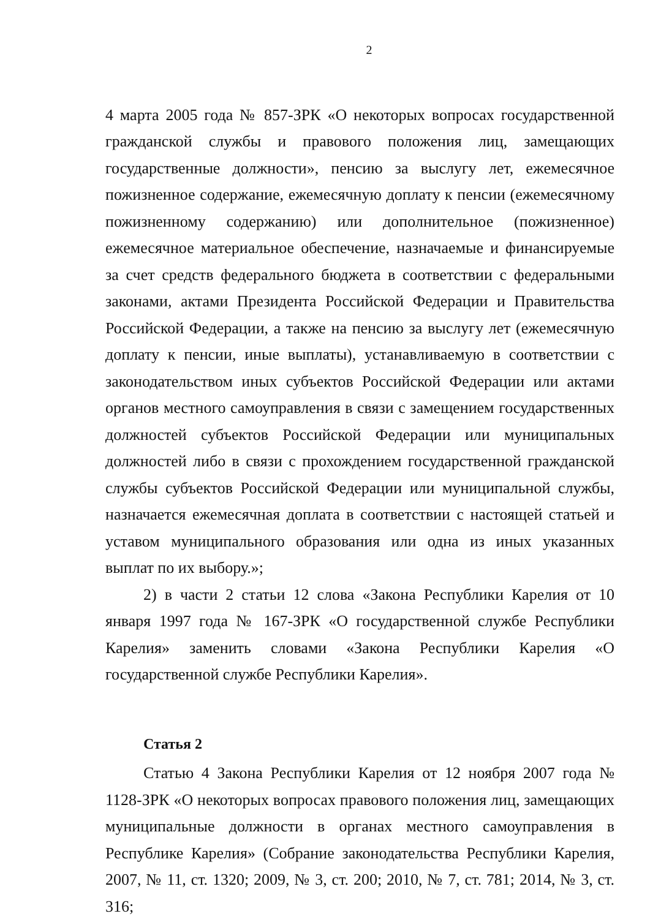2
4 марта 2005 года № 857-ЗРК «О некоторых вопросах государственной гражданской службы и правового положения лиц, замещающих государственные должности», пенсию за выслугу лет, ежемесячное пожизненное содержание, ежемесячную доплату к пенсии (ежемесячному пожизненному содержанию) или дополнительное (пожизненное) ежемесячное материальное обеспечение, назначаемые и финансируемые за счет средств федерального бюджета в соответствии с федеральными законами, актами Президента Российской Федерации и Правительства Российской Федерации, а также на пенсию за выслугу лет (ежемесячную доплату к пенсии, иные выплаты), устанавливаемую в соответствии с законодательством иных субъектов Российской Федерации или актами органов местного самоуправления в связи с замещением государственных должностей субъектов Российской Федерации или муниципальных должностей либо в связи с прохождением государственной гражданской службы субъектов Российской Федерации или муниципальной службы, назначается ежемесячная доплата в соответствии с настоящей статьей и уставом муниципального образования или одна из иных указанных выплат по их выбору.»;
2) в части 2 статьи 12 слова «Закона Республики Карелия от 10 января 1997 года № 167-ЗРК «О государственной службе Республики Карелия» заменить словами «Закона Республики Карелия «О государственной службе Республики Карелия».
Статья 2
Статью 4 Закона Республики Карелия от 12 ноября 2007 года № 1128-ЗРК «О некоторых вопросах правового положения лиц, замещающих муниципальные должности в органах местного самоуправления в Республике Карелия» (Собрание законодательства Республики Карелия, 2007, № 11, ст. 1320; 2009, № 3, ст. 200; 2010, № 7, ст. 781; 2014, № 3, ст. 316;